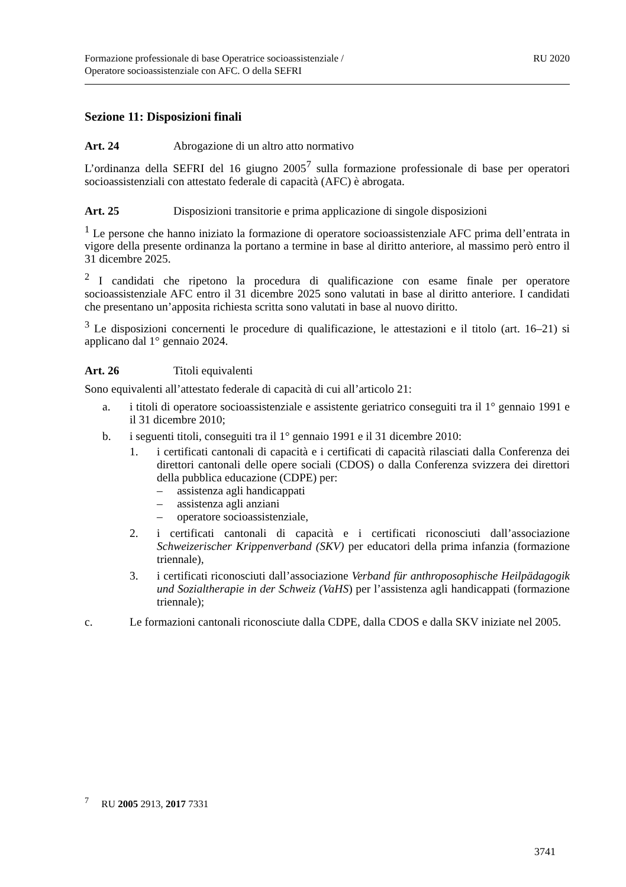Formazione professionale di base Operatrice socioassistenziale /
Operatore socioassistenziale con AFC. O della SEFRI
RU 2020
Sezione 11: Disposizioni finali
Art. 24 Abrogazione di un altro atto normativo
L’ordinanza della SEFRI del 16 giugno 2005<sup>7</sup> sulla formazione professionale di base per operatori socioassistenziali con attestato federale di capacità (AFC) è abrogata.
Art. 25 Disposizioni transitorie e prima applicazione di singole disposizioni
<sup>1</sup> Le persone che hanno iniziato la formazione di operatore socioassistenziale AFC prima dell’entrata in vigore della presente ordinanza la portano a termine in base al diritto anteriore, al massimo però entro il 31 dicembre 2025.
<sup>2</sup> I candidati che ripetono la procedura di qualificazione con esame finale per operatore socioassistenziale AFC entro il 31 dicembre 2025 sono valutati in base al diritto anteriore. I candidati che presentano un’apposita richiesta scritta sono valutati in base al nuovo diritto.
<sup>3</sup> Le disposizioni concernenti le procedure di qualificazione, le attestazioni e il titolo (art. 16–21) si applicano dal 1° gennaio 2024.
Art. 26 Titoli equivalenti
Sono equivalenti all’attestato federale di capacità di cui all’articolo 21:
a. i titoli di operatore socioassistenziale e assistente geriatrico conseguiti tra il 1° gennaio 1991 e il 31 dicembre 2010;
b. i seguenti titoli, conseguiti tra il 1° gennaio 1991 e il 31 dicembre 2010:
1. i certificati cantonali di capacità e i certificati di capacità rilasciati dalla Conferenza dei direttori cantonali delle opere sociali (CDOS) o dalla Conferenza svizzera dei direttori della pubblica educazione (CDPE) per:
– assistenza agli handicappati
– assistenza agli anziani
– operatore socioassistenziale,
2. i certificati cantonali di capacità e i certificati riconosciuti dall’associazione Schweizerischer Krippenverband (SKV) per educatori della prima infanzia (formazione triennale),
3. i certificati riconosciuti dall’associazione Verband für anthroposophische Heilpädagogik und Sozialtherapie in der Schweiz (VaHS) per l’assistenza agli handicappati (formazione triennale);
c. Le formazioni cantonali riconosciute dalla CDPE, dalla CDOS e dalla SKV iniziate nel 2005.
<sup>7</sup> RU 2005 2913, 2017 7331
3741